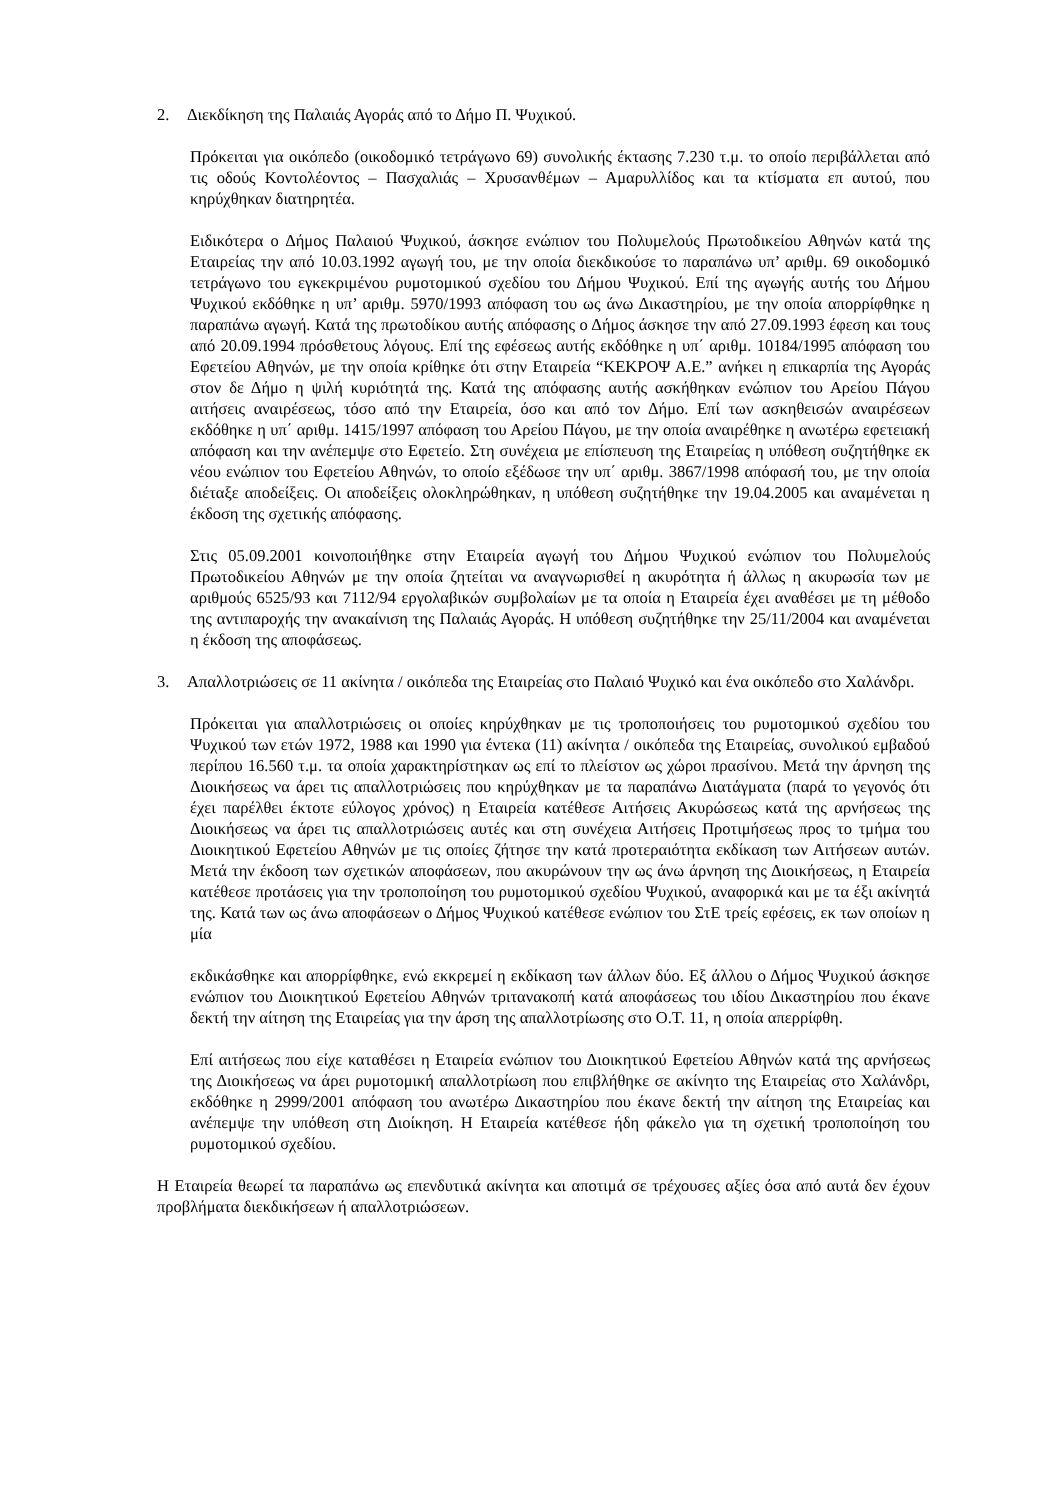2. Διεκδίκηση της Παλαιάς Αγοράς από το Δήμο Π. Ψυχικού.
Πρόκειται για οικόπεδο (οικοδομικό τετράγωνο 69) συνολικής έκτασης 7.230 τ.μ. το οποίο περιβάλλεται από τις οδούς Κοντολέοντος – Πασχαλιάς – Χρυσανθέμων – Αμαρυλλίδος και τα κτίσματα επ αυτού, που κηρύχθηκαν διατηρητέα.
Ειδικότερα ο Δήμος Παλαιού Ψυχικού, άσκησε ενώπιον του Πολυμελούς Πρωτοδικείου Αθηνών κατά της Εταιρείας την από 10.03.1992 αγωγή του, με την οποία διεκδικούσε το παραπάνω υπ’ αριθμ. 69 οικοδομικό τετράγωνο του εγκεκριμένου ρυμοτομικού σχεδίου του Δήμου Ψυχικού. Επί της αγωγής αυτής του Δήμου Ψυχικού εκδόθηκε η υπ’ αριθμ. 5970/1993 απόφαση του ως άνω Δικαστηρίου, με την οποία απορρίφθηκε η παραπάνω αγωγή. Κατά της πρωτοδίκου αυτής απόφασης ο Δήμος άσκησε την από 27.09.1993 έφεση και τους από 20.09.1994 πρόσθετους λόγους. Επί της εφέσεως αυτής εκδόθηκε η υπ΄ αριθμ. 10184/1995 απόφαση του Εφετείου Αθηνών, με την οποία κρίθηκε ότι στην Εταιρεία “ΚΕΚΡΟΨ Α.Ε.” ανήκει η επικαρπία της Αγοράς στον δε Δήμο η ψιλή κυριότητά της. Κατά της απόφασης αυτής ασκήθηκαν ενώπιον του Αρείου Πάγου αιτήσεις αναιρέσεως, τόσο από την Εταιρεία, όσο και από τον Δήμο. Επί των ασκηθεισών αναιρέσεων εκδόθηκε η υπ΄ αριθμ. 1415/1997 απόφαση του Αρείου Πάγου, με την οποία αναιρέθηκε η ανωτέρω εφετειακή απόφαση και την ανέπεμψε στο Εφετείο. Στη συνέχεια με επίσπευση της Εταιρείας η υπόθεση συζητήθηκε εκ νέου ενώπιον του Εφετείου Αθηνών, το οποίο εξέδωσε την υπ΄ αριθμ. 3867/1998 απόφασή του, με την οποία διέταξε αποδείξεις. Οι αποδείξεις ολοκληρώθηκαν, η υπόθεση συζητήθηκε την 19.04.2005 και αναμένεται η έκδοση της σχετικής απόφασης.
Στις 05.09.2001 κοινοποιήθηκε στην Εταιρεία αγωγή του Δήμου Ψυχικού ενώπιον του Πολυμελούς Πρωτοδικείου Αθηνών με την οποία ζητείται να αναγνωρισθεί η ακυρότητα ή άλλως η ακυρωσία των με αριθμούς 6525/93 και 7112/94 εργολαβικών συμβολαίων με τα οποία η Εταιρεία έχει αναθέσει με τη μέθοδο της αντιπαροχής την ανακαίνιση της Παλαιάς Αγοράς. Η υπόθεση συζητήθηκε την 25/11/2004 και αναμένεται η έκδοση της αποφάσεως.
3. Απαλλοτριώσεις σε 11 ακίνητα / οικόπεδα της Εταιρείας στο Παλαιό Ψυχικό και ένα οικόπεδο στο Χαλάνδρι.
Πρόκειται για απαλλοτριώσεις οι οποίες κηρύχθηκαν με τις τροποποιήσεις του ρυμοτομικού σχεδίου του Ψυχικού των ετών 1972, 1988 και 1990 για έντεκα (11) ακίνητα / οικόπεδα της Εταιρείας, συνολικού εμβαδού περίπου 16.560 τ.μ. τα οποία χαρακτηρίστηκαν ως επί το πλείστον ως χώροι πρασίνου. Μετά την άρνηση της Διοικήσεως να άρει τις απαλλοτριώσεις που κηρύχθηκαν με τα παραπάνω Διατάγματα (παρά το γεγονός ότι έχει παρέλθει έκτοτε εύλογος χρόνος) η Εταιρεία κατέθεσε Αιτήσεις Ακυρώσεως κατά της αρνήσεως της Διοικήσεως να άρει τις απαλλοτριώσεις αυτές και στη συνέχεια Αιτήσεις Προτιμήσεως προς το τμήμα του Διοικητικού Εφετείου Αθηνών με τις οποίες ζήτησε την κατά προτεραιότητα εκδίκαση των Αιτήσεων αυτών. Μετά την έκδοση των σχετικών αποφάσεων, που ακυρώνουν την ως άνω άρνηση της Διοικήσεως, η Εταιρεία κατέθεσε προτάσεις για την τροποποίηση του ρυμοτομικού σχεδίου Ψυχικού, αναφορικά και με τα έξι ακίνητά της. Κατά των ως άνω αποφάσεων ο Δήμος Ψυχικού κατέθεσε ενώπιον του ΣτΕ τρείς εφέσεις, εκ των οποίων η μία
εκδικάσθηκε και απορρίφθηκε, ενώ εκκρεμεί η εκδίκαση των άλλων δύο. Εξ άλλου ο Δήμος Ψυχικού άσκησε ενώπιον του Διοικητικού Εφετείου Αθηνών τριτανακοπή κατά αποφάσεως του ιδίου Δικαστηρίου που έκανε δεκτή την αίτηση της Εταιρείας για την άρση της απαλλοτρίωσης στο Ο.Τ. 11, η οποία απερρίφθη.
Επί αιτήσεως που είχε καταθέσει η Εταιρεία ενώπιον του Διοικητικού Εφετείου Αθηνών κατά της αρνήσεως της Διοικήσεως να άρει ρυμοτομική απαλλοτρίωση που επιβλήθηκε σε ακίνητο της Εταιρείας στο Χαλάνδρι, εκδόθηκε η 2999/2001 απόφαση του ανωτέρω Δικαστηρίου που έκανε δεκτή την αίτηση της Εταιρείας και ανέπεμψε την υπόθεση στη Διοίκηση. Η Εταιρεία κατέθεσε ήδη φάκελο για τη σχετική τροποποίηση του ρυμοτομικού σχεδίου.
Η Εταιρεία θεωρεί τα παραπάνω ως επενδυτικά ακίνητα και αποτιμά σε τρέχουσες αξίες όσα από αυτά δεν έχουν προβλήματα διεκδικήσεων ή απαλλοτριώσεων.